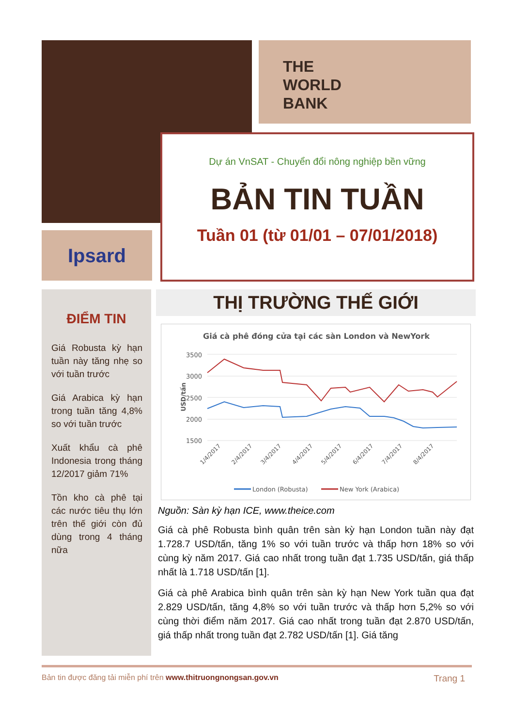THE
WORLD
BANK
Ipsard
Dự án VnSAT - Chuyển đổi nông nghiệp bền vững
BẢN TIN TUẦN
Tuần 01 (từ 01/01 – 07/01/2018)
ĐIỂM TIN
Giá Robusta kỳ hạn tuần này tăng nhẹ so với tuần trước
Giá Arabica kỳ hạn trong tuần tăng 4,8% so với tuần trước
Xuất khẩu cà phê Indonesia trong tháng 12/2017 giảm 71%
Tồn kho cà phê tại các nước tiêu thụ lớn trên thế giới còn đủ dùng trong 4 tháng nữa
THỊ TRƯỜNG THẾ GIỚI
Giá cà phê đóng cửa tại các sàn London và NewYork
3500
3000
2500
2000
1500
USD/tấn
1/4/2017
2/4/2017
3/4/2017
4/4/2017
5/4/2017
6/4/2017
7/4/2017
8/4/2017
London (Robusta)
New York (Arabica)
Nguồn: Sàn kỳ hạn ICE, www.theice.com
Giá cà phê Robusta bình quân trên sàn kỳ hạn London tuần này đạt 1.728.7 USD/tấn, tăng 1% so với tuần trước và thấp hơn 18% so với cùng kỳ năm 2017. Giá cao nhất trong tuần đạt 1.735 USD/tấn, giá thấp nhất là 1.718 USD/tấn [1].
Giá cà phê Arabica bình quân trên sàn kỳ hạn New York tuần qua đạt 2.829 USD/tấn, tăng 4,8% so với tuần trước và thấp hơn 5,2% so với cùng thời điểm năm 2017. Giá cao nhất trong tuần đạt 2.870 USD/tấn, giá thấp nhất trong tuần đạt 2.782 USD/tấn [1]. Giá tăng
Bản tin được đăng tải miễn phí trên www.thitruongnongsan.gov.vn Trang 1